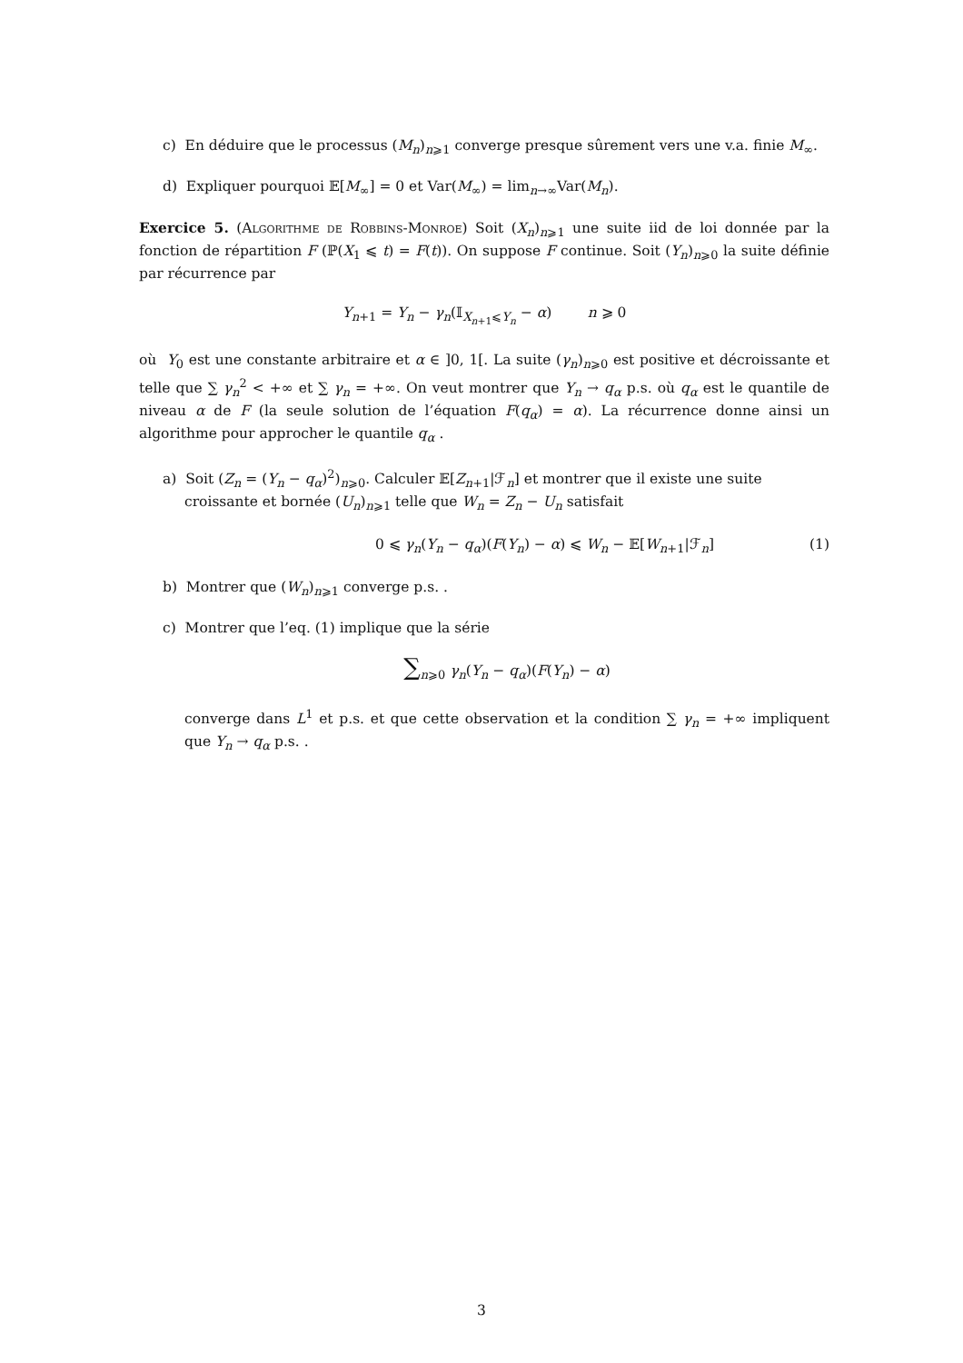c) En déduire que le processus (M<sub>n</sub>)<sub>n⩾1</sub> converge presque sûrement vers une v.a. finie M<sub>∞</sub>.
d) Expliquer pourquoi 𝔼[M<sub>∞</sub>] = 0 et Var(M<sub>∞</sub>) = lim<sub>n→∞</sub>Var(M<sub>n</sub>).
Exercice 5. (Algorithme de Robbins-Monroe) Soit (X<sub>n</sub>)<sub>n⩾1</sub> une suite iid de loi donnée par la fonction de répartition F (ℙ(X<sub>1</sub> ⩽ t) = F(t)). On suppose F continue. Soit (Y<sub>n</sub>)<sub>n⩾0</sub> la suite définie par récurrence par
Y<sub>n+1</sub> = Y<sub>n</sub> − γ<sub>n</sub>(𝕀<sub>X<sub>n+1</sub>⩽Y<sub>n</sub></sub> − α) n ⩾ 0
où Y<sub>0</sub> est une constante arbitraire et α ∈ ]0, 1[. La suite (γ<sub>n</sub>)<sub>n⩾0</sub> est positive et décroissante et telle que ∑ γ<sub>n</sub><sup>2</sup> < +∞ et ∑ γ<sub>n</sub> = +∞. On veut montrer que Y<sub>n</sub> → q<sub>α</sub> p.s. où q<sub>α</sub> est le quantile de niveau α de F (la seule solution de l’équation F(q<sub>α</sub>) = α). La récurrence donne ainsi un algorithme pour approcher le quantile q<sub>α</sub> .
a) Soit (Z<sub>n</sub> = (Y<sub>n</sub> − q<sub>α</sub>)<sup>2</sup>)<sub>n⩾0</sub>. Calculer 𝔼[Z<sub>n+1</sub>|ℱ<sub>n</sub>] et montrer que il existe une suite croissante et bornée (U<sub>n</sub>)<sub>n⩾1</sub> telle que W<sub>n</sub> = Z<sub>n</sub> − U<sub>n</sub> satisfait
0 ⩽ γ<sub>n</sub>(Y<sub>n</sub> − q<sub>α</sub>)(F(Y<sub>n</sub>) − α) ⩽ W<sub>n</sub> − 𝔼[W<sub>n+1</sub>|ℱ<sub>n</sub>] (1)
b) Montrer que (W<sub>n</sub>)<sub>n⩾1</sub> converge p.s. .
c) Montrer que l’eq. (1) implique que la série
∑<sub>n⩾0</sub> γ<sub>n</sub>(Y<sub>n</sub> − q<sub>α</sub>)(F(Y<sub>n</sub>) − α)
converge dans L<sup>1</sup> et p.s. et que cette observation et la condition ∑ γ<sub>n</sub> = +∞ impliquent que Y<sub>n</sub> → q<sub>α</sub> p.s. .
3